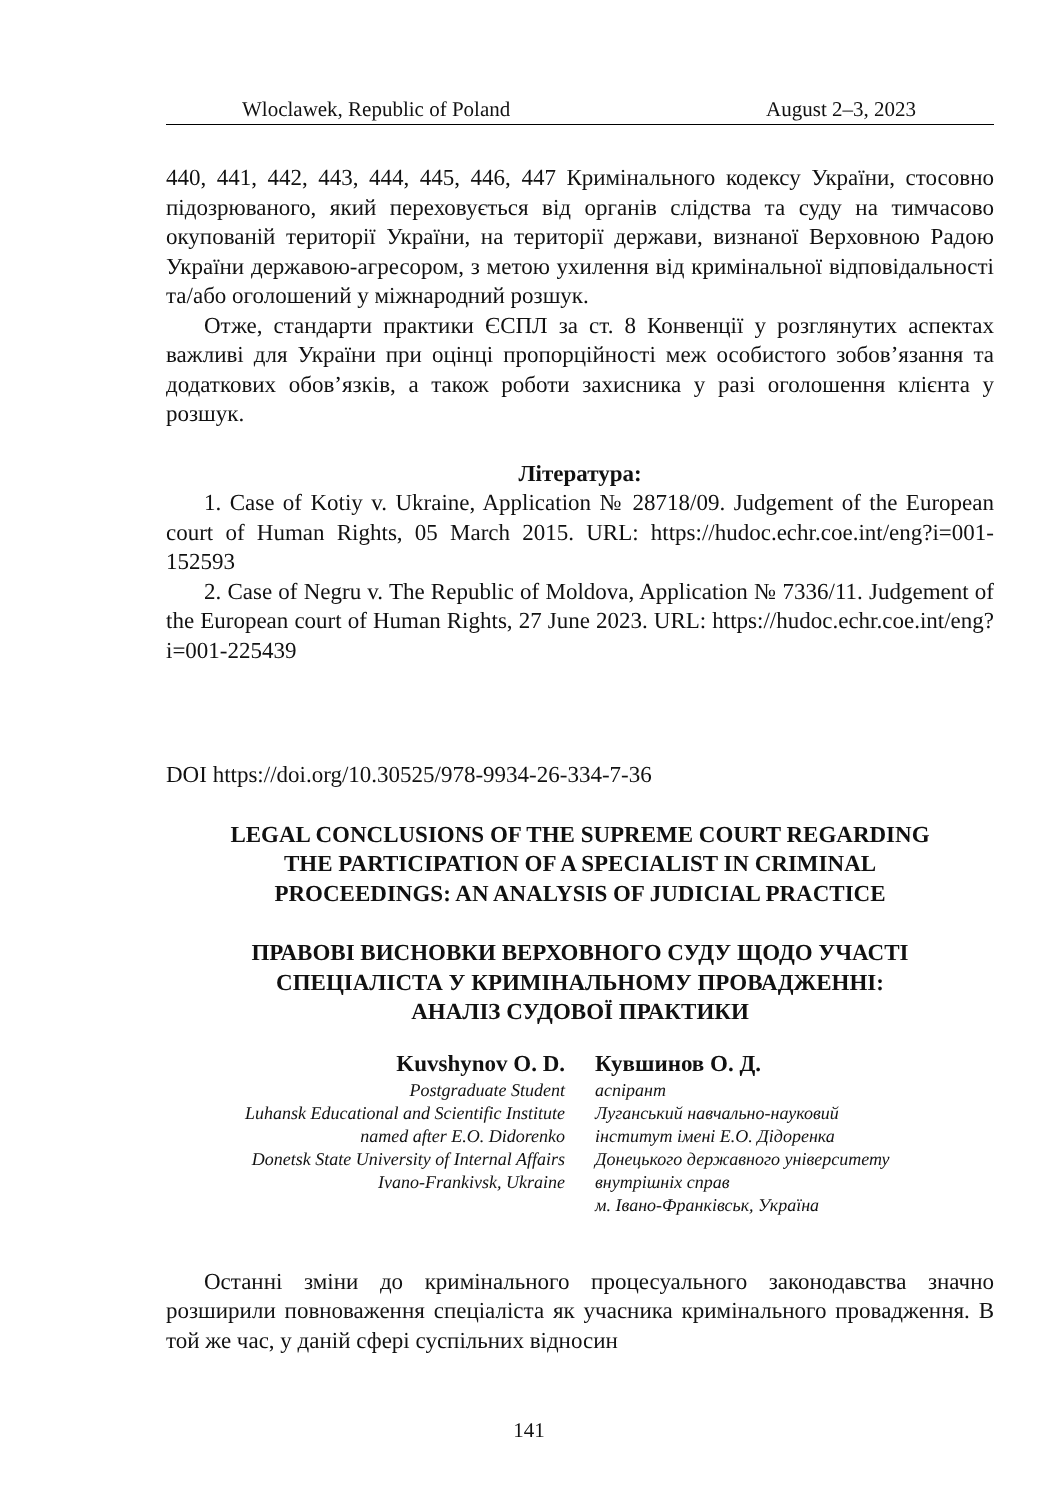Wloclawek, Republic of Poland August 2–3, 2023
440, 441, 442, 443, 444, 445, 446, 447 Кримінального кодексу України, стосовно підозрюваного, який переховується від органів слідства та суду на тимчасово окупованій території України, на території держави, визнаної Верховною Радою України державою-агресором, з метою ухилення від кримінальної відповідальності та/або оголошений у міжнародний розшук.
Отже, стандарти практики ЄСПЛ за ст. 8 Конвенції у розглянутих аспектах важливі для України при оцінці пропорційності меж особистого зобов’язання та додаткових обов’язків, а також роботи захисника у разі оголошення клієнта у розшук.
Література:
1. Case of Kotiy v. Ukraine, Application № 28718/09. Judgement of the European court of Human Rights, 05 March 2015. URL: https://hudoc.echr.coe.int/eng?i=001-152593
2. Case of Negru v. The Republic of Moldova, Application № 7336/11. Judgement of the European court of Human Rights, 27 June 2023. URL: https://hudoc.echr.coe.int/eng?i=001-225439
DOI https://doi.org/10.30525/978-9934-26-334-7-36
LEGAL CONCLUSIONS OF THE SUPREME COURT REGARDING
THE PARTICIPATION OF A SPECIALIST IN CRIMINAL
PROCEEDINGS: AN ANALYSIS OF JUDICIAL PRACTICE
ПРАВОВІ ВИСНОВКИ ВЕРХОВНОГО СУДУ ЩОДО УЧАСТІ
СПЕЦІАЛІСТА У КРИМІНАЛЬНОМУ ПРОВАДЖЕННІ:
АНАЛІЗ СУДОВОЇ ПРАКТИКИ
Kuvshynov O. D.
Postgraduate Student
Luhansk Educational and Scientific Institute
named after E.O. Didorenko
Donetsk State University of Internal Affairs
Ivano-Frankivsk, Ukraine
Кувшинов О. Д.
аспірант
Луганський навчально-науковий
інститут імені Е.О. Дідоренка
Донецького державного університету
внутрішніх справ
м. Івано-Франківськ, Україна
Останні зміни до кримінального процесуального законодавства значно розширили повноваження спеціаліста як учасника кримінального провадження. В той же час, у даній сфері суспільних відносин
141